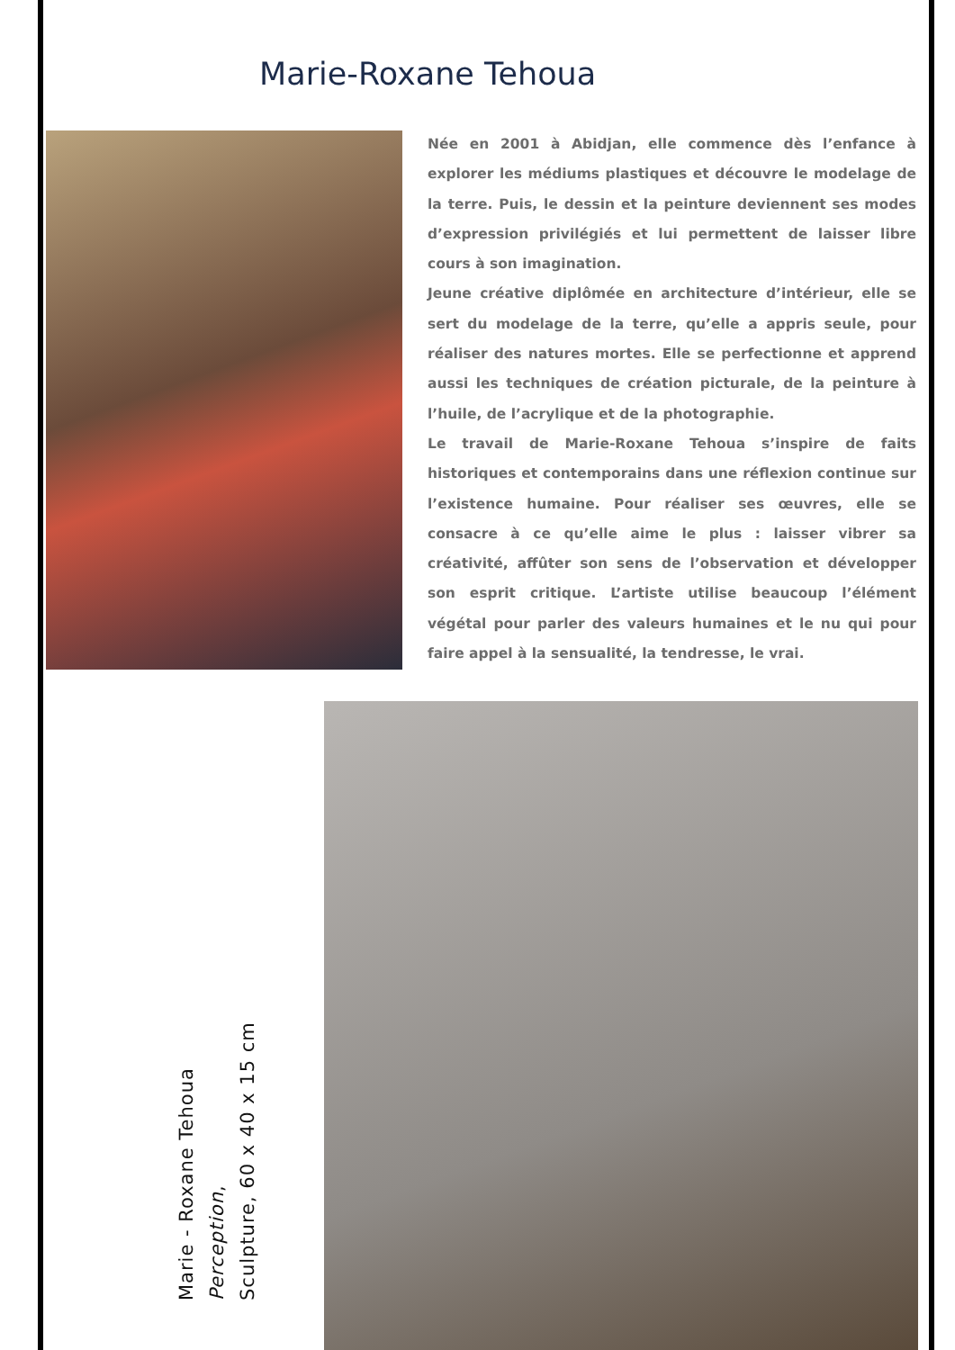Marie-Roxane Tehoua
Née en 2001 à Abidjan, elle commence dès l’enfance à explorer les médiums plastiques et découvre le modelage de la terre. Puis, le dessin et la peinture deviennent ses modes d’expression privilégiés et lui permettent de laisser libre cours à son imagination.
Jeune créative diplômée en architecture d’intérieur, elle se sert du modelage de la terre, qu’elle a appris seule, pour réaliser des natures mortes. Elle se perfectionne et apprend aussi les techniques de création picturale, de la peinture à l’huile, de l’acrylique et de la photographie.
Le travail de Marie-Roxane Tehoua s’inspire de faits historiques et contemporains dans une réflexion continue sur l’existence humaine. Pour réaliser ses œuvres, elle se consacre à ce qu’elle aime le plus : laisser vibrer sa créativité, affûter son sens de l’observation et développer son esprit critique. L’artiste utilise beaucoup l’élément végétal pour parler des valeurs humaines et le nu qui pour faire appel à la sensualité, la tendresse, le vrai.
Marie - Roxane Tehoua
Perception,
Sculpture, 60 x 40 x 15 cm